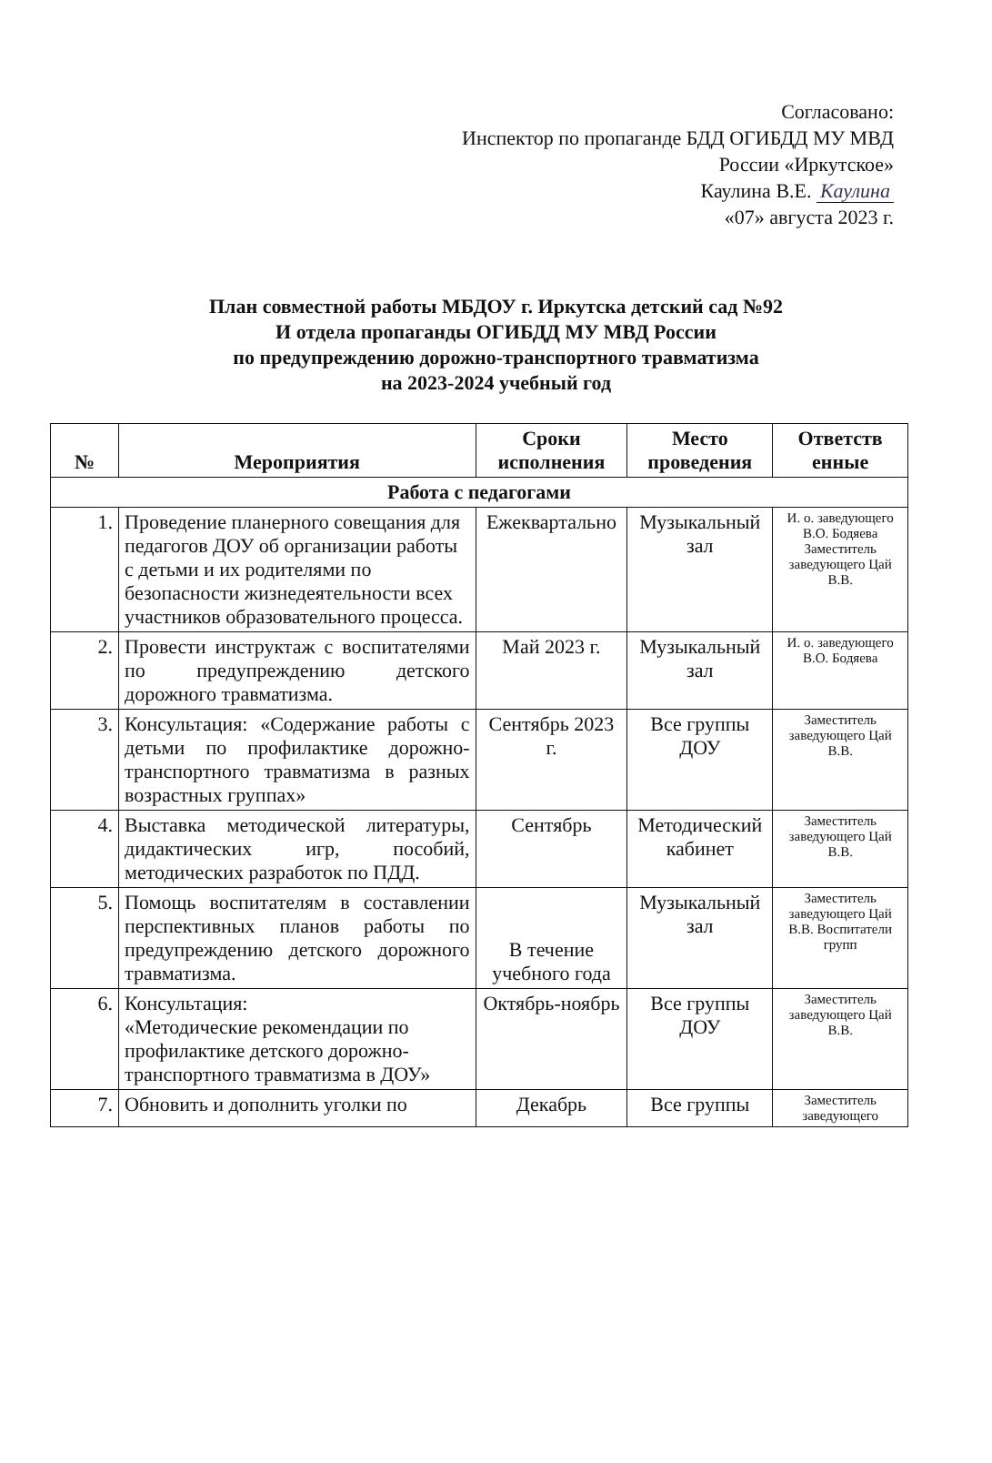Согласовано:
Инспектор по пропаганде БДД ОГИБДД МУ МВД
России «Иркутское»
Каулина В.Е. Каулина
«07» августа 2023 г.
План совместной работы МБДОУ г. Иркутска детский сад №92
И отдела пропаганды ОГИБДД МУ МВД России
по предупреждению дорожно-транспортного травматизма
на 2023-2024 учебный год
| № | Мероприятия | Сроки исполнения | Место проведения | Ответств енные |
| --- | --- | --- | --- | --- |
| Работа с педагогами | | | | |
| 1. | Проведение планерного совещания для педагогов ДОУ об организации работы с детьми и их родителями по безопасности жизнедеятельности всех участников образовательного процесса. | Ежеквартально | Музыкальный зал | И. о. заведующего В.О. Бодяева Заместитель заведующего Цай В.В. |
| 2. | Провести инструктаж с воспитателями по предупреждению детского дорожного травматизма. | Май 2023 г. | Музыкальный зал | И. о. заведующего В.О. Бодяева |
| 3. | Консультация: «Содержание работы с детьми по профилактике дорожно-транспортного травматизма в разных возрастных группах» | Сентябрь 2023 г. | Все группы ДОУ | Заместитель заведующего Цай В.В. |
| 4. | Выставка методической литературы, дидактических игр, пособий, методических разработок по ПДД. | Сентябрь | Методический кабинет | Заместитель заведующего Цай В.В. |
| 5. | Помощь воспитателям в составлении перспективных планов работы по предупреждению детского дорожного травматизма. | В течение учебного года | Музыкальный зал | Заместитель заведующего Цай В.В. Воспитатели групп |
| 6. | Консультация: «Методические рекомендации по профилактике детского дорожно-транспортного травматизма в ДОУ» | Октябрь-ноябрь | Все группы ДОУ | Заместитель заведующего Цай В.В. |
| 7. | Обновить и дополнить уголки по | Декабрь | Все группы | Заместитель заведующего |